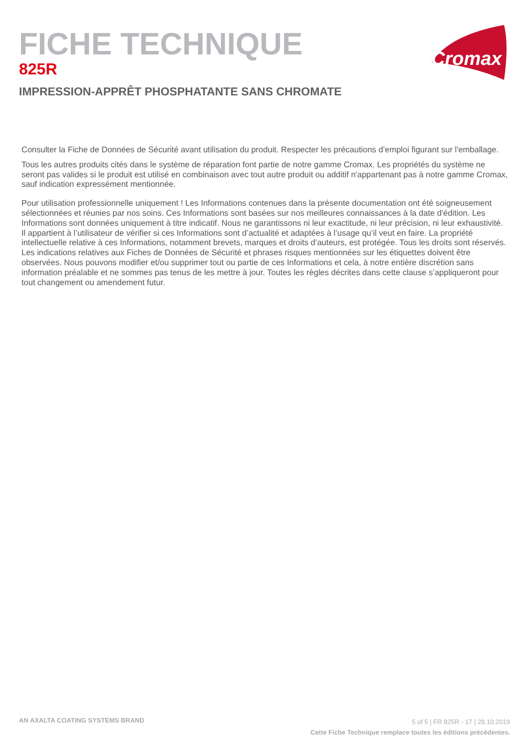FICHE TECHNIQUE
825R
IMPRESSION-APPRÊT PHOSPHATANTE SANS CHROMATE
Cromax
Consulter la Fiche de Données de Sécurité avant utilisation du produit. Respecter les précautions d’emploi figurant sur l'emballage.
Tous les autres produits cités dans le système de réparation font partie de notre gamme Cromax. Les propriétés du système ne seront pas valides si le produit est utilisé en combinaison avec tout autre produit ou additif n'appartenant pas à notre gamme Cromax, sauf indication expressément mentionnée.
Pour utilisation professionnelle uniquement ! Les Informations contenues dans la présente documentation ont été soigneusement sélectionnées et réunies par nos soins. Ces Informations sont basées sur nos meilleures connaissances à la date d'édition. Les Informations sont données uniquement à titre indicatif. Nous ne garantissons ni leur exactitude, ni leur précision, ni leur exhaustivité. Il appartient à l’utilisateur de vérifier si ces Informations sont d’actualité et adaptées à l’usage qu’il veut en faire. La propriété intellectuelle relative à ces Informations, notamment brevets, marques et droits d’auteurs, est protégée. Tous les droits sont réservés. Les indications relatives aux Fiches de Données de Sécurité et phrases risques mentionnées sur les étiquettes doivent être observées. Nous pouvons modifier et/ou supprimer tout ou partie de ces Informations et cela, à notre entière discrétion sans information préalable et ne sommes pas tenus de les mettre à jour. Toutes les règles décrites dans cette clause s’appliqueront pour tout changement ou amendement futur.
AN AXALTA COATING SYSTEMS BRAND
5 of 5 | FR 825R - 17 | 28.10.2019
Cette Fiche Technique remplace toutes les éditions précédentes.